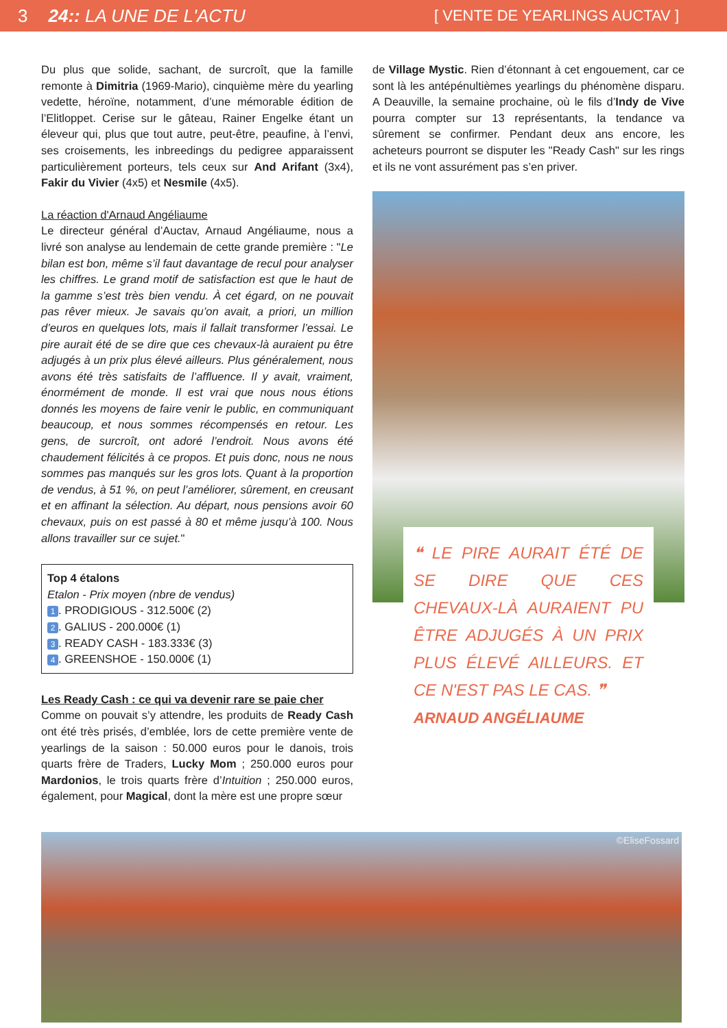3 24:: LA UNE DE L'ACTU [ VENTE DE YEARLINGS AUCTAV ]
Du plus que solide, sachant, de surcroît, que la famille remonte à Dimitria (1969-Mario), cinquième mère du yearling vedette, héroïne, notamment, d’une mémorable édition de l’Elitloppet. Cerise sur le gâteau, Rainer Engelke étant un éleveur qui, plus que tout autre, peut-être, peaufine, à l’envi, ses croisements, les inbreedings du pedigree apparaissent particulièrement porteurs, tels ceux sur And Arifant (3x4), Fakir du Vivier (4x5) et Nesmile (4x5).
La réaction d'Arnaud Angéliaume
Le directeur général d’Auctav, Arnaud Angéliaume, nous a livré son analyse au lendemain de cette grande première : "Le bilan est bon, même s’il faut davantage de recul pour analyser les chiffres. Le grand motif de satisfaction est que le haut de la gamme s’est très bien vendu. À cet égard, on ne pouvait pas rêver mieux. Je savais qu’on avait, a priori, un million d’euros en quelques lots, mais il fallait transformer l’essai. Le pire aurait été de se dire que ces chevaux-là auraient pu être adjugés à un prix plus élevé ailleurs. Plus généralement, nous avons été très satisfaits de l’affluence. Il y avait, vraiment, énormément de monde. Il est vrai que nous nous étions donnés les moyens de faire venir le public, en communiquant beaucoup, et nous sommes récompensés en retour. Les gens, de surcroît, ont adoré l’endroit. Nous avons été chaudement félicités à ce propos. Et puis donc, nous ne nous sommes pas manqués sur les gros lots. Quant à la proportion de vendus, à 51 %, on peut l’améliorer, sûrement, en creusant et en affinant la sélection. Au départ, nous pensions avoir 60 chevaux, puis on est passé à 80 et même jusqu’à 100. Nous allons travailler sur ce sujet."
Top 4 étalons
Etalon - Prix moyen (nbre de vendus)
1. PRODIGIOUS - 312.500€ (2)
2. GALIUS - 200.000€ (1)
3. READY CASH - 183.333€ (3)
4. GREENSHOE - 150.000€ (1)
Les Ready Cash : ce qui va devenir rare se paie cher
Comme on pouvait s’y attendre, les produits de Ready Cash ont été très prisés, d’emblée, lors de cette première vente de yearlings de la saison : 50.000 euros pour le danois, trois quarts frère de Traders, Lucky Mom ; 250.000 euros pour Mardonios, le trois quarts frère d’Intuition ; 250.000 euros, également, pour Magical, dont la mère est une propre sœur
de Village Mystic. Rien d’étonnant à cet engouement, car ce sont là les antépénultièmes yearlings du phénomène disparu. A Deauville, la semaine prochaine, où le fils d’Indy de Vive pourra compter sur 13 représentants, la tendance va sûrement se confirmer. Pendant deux ans encore, les acheteurs pourront se disputer les "Ready Cash" sur les rings et ils ne vont assurément pas s’en priver.
❝ LE PIRE AURAIT ÉTÉ DE SE DIRE QUE CES CHEVAUX-LÀ AURAIENT PU ÊTRE ADJUGÉS À UN PRIX PLUS ÉLEVÉ AILLEURS. ET CE N'EST PAS LE CAS. ❞
ARNAUD ANGÉLIAUME
©EliseFossard